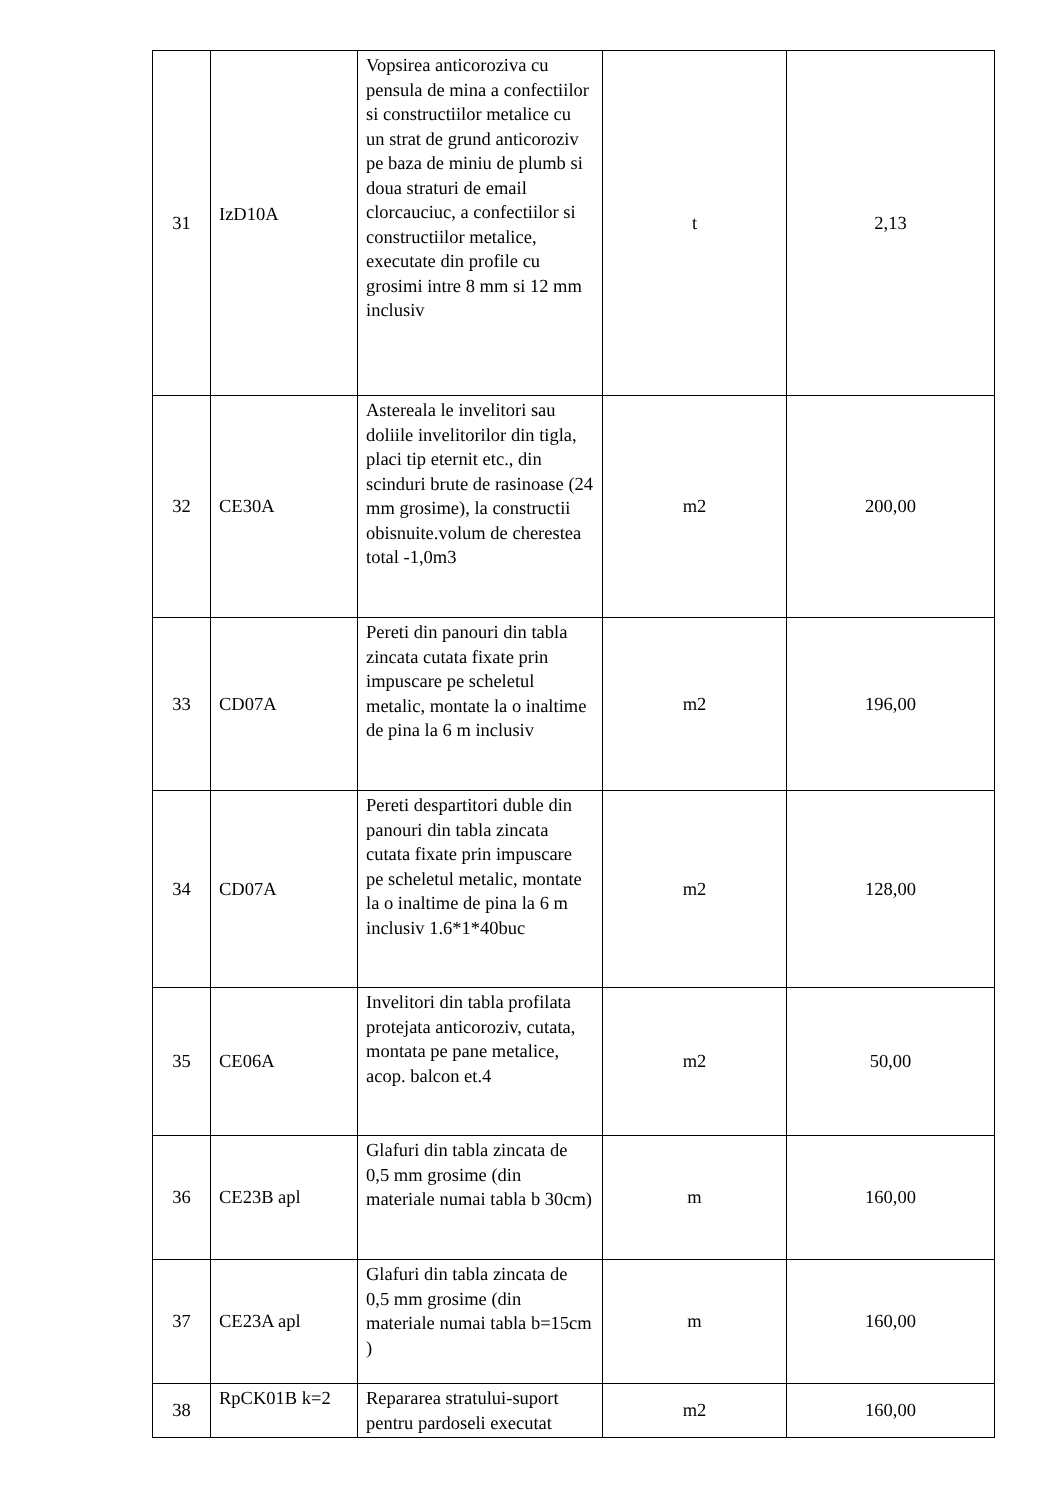| 31 | IzD10A | Vopsirea anticoroziva cu pensula de mina a confectiilor si constructiilor metalice cu un strat de grund anticoroziv pe baza de miniu de plumb si doua straturi de email clorcauciuc, a confectiilor si constructiilor metalice, executate din profile cu grosimi intre 8 mm si 12 mm inclusiv | t | 2,13 |
| 32 | CE30A | Astereala le invelitori sau doliile invelitorilor din tigla, placi tip eternit etc., din scinduri brute de rasinoase (24 mm grosime), la constructii obisnuite.volum de cherestea total -1,0m3 | m2 | 200,00 |
| 33 | CD07A | Pereti din panouri din tabla zincata cutata fixate prin impuscare pe scheletul metalic, montate la o inaltime de pina la 6 m inclusiv | m2 | 196,00 |
| 34 | CD07A | Pereti despartitori duble din panouri din tabla zincata cutata fixate prin impuscare pe scheletul metalic, montate la o inaltime de pina la 6 m inclusiv 1.6*1*40buc | m2 | 128,00 |
| 35 | CE06A | Invelitori din tabla profilata protejata anticoroziv, cutata, montata pe pane metalice, acop. balcon et.4 | m2 | 50,00 |
| 36 | CE23B apl | Glafuri din tabla zincata de 0,5 mm grosime (din materiale numai tabla b 30cm) | m | 160,00 |
| 37 | CE23A apl | Glafuri din tabla zincata de 0,5 mm grosime (din materiale numai tabla b=15cm ) | m | 160,00 |
| 38 | RpCK01B k=2 | Repararea stratului-suport pentru pardoseli executat | m2 | 160,00 |